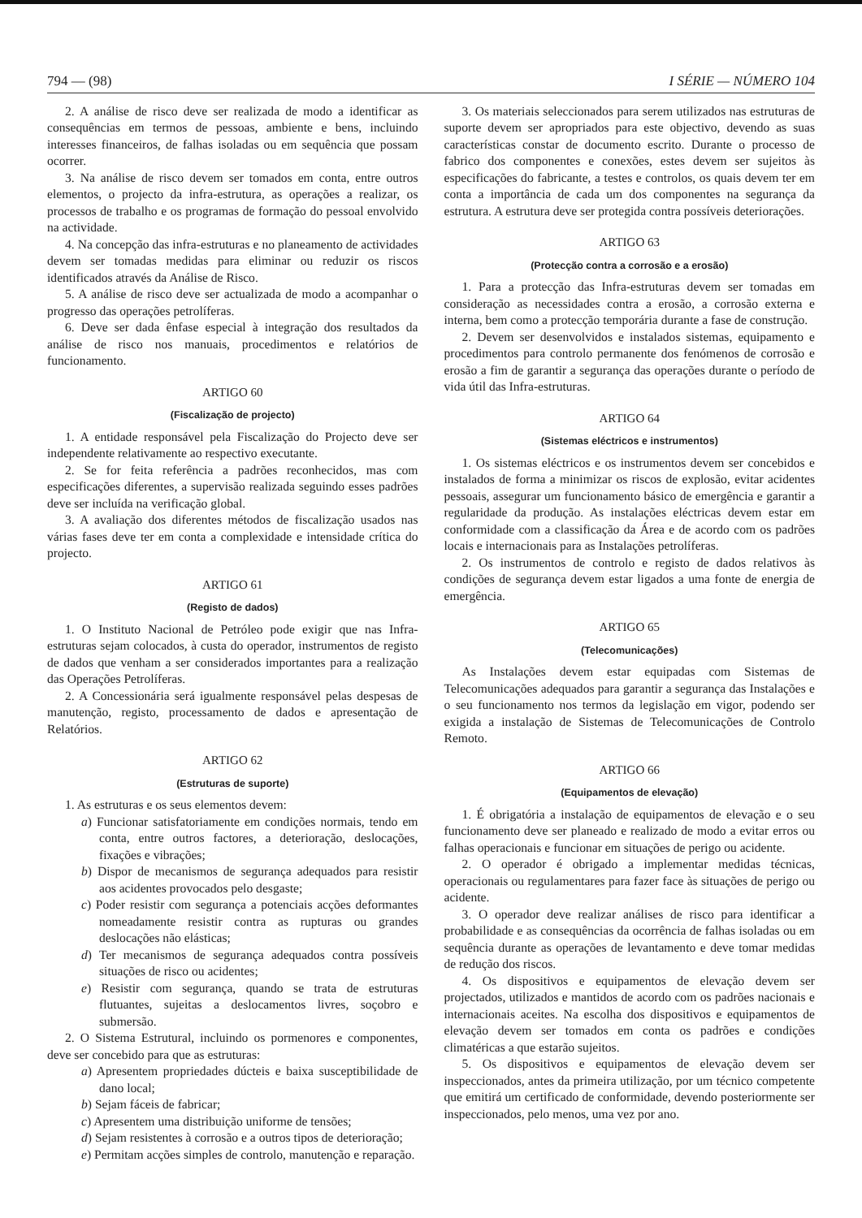794 — (98) I SÉRIE — NÚMERO 104
2. A análise de risco deve ser realizada de modo a identificar as consequências em termos de pessoas, ambiente e bens, incluindo interesses financeiros, de falhas isoladas ou em sequência que possam ocorrer.
3. Na análise de risco devem ser tomados em conta, entre outros elementos, o projecto da infra-estrutura, as operações a realizar, os processos de trabalho e os programas de formação do pessoal envolvido na actividade.
4. Na concepção das infra-estruturas e no planeamento de actividades devem ser tomadas medidas para eliminar ou reduzir os riscos identificados através da Análise de Risco.
5. A análise de risco deve ser actualizada de modo a acompanhar o progresso das operações petrolíferas.
6. Deve ser dada ênfase especial à integração dos resultados da análise de risco nos manuais, procedimentos e relatórios de funcionamento.
ARTIGO 60
(Fiscalização de projecto)
1. A entidade responsável pela Fiscalização do Projecto deve ser independente relativamente ao respectivo executante.
2. Se for feita referência a padrões reconhecidos, mas com especificações diferentes, a supervisão realizada seguindo esses padrões deve ser incluída na verificação global.
3. A avaliação dos diferentes métodos de fiscalização usados nas várias fases deve ter em conta a complexidade e intensidade crítica do projecto.
ARTIGO 61
(Registo de dados)
1. O Instituto Nacional de Petróleo pode exigir que nas Infra-estruturas sejam colocados, à custa do operador, instrumentos de registo de dados que venham a ser considerados importantes para a realização das Operações Petrolíferas.
2. A Concessionária será igualmente responsável pelas despesas de manutenção, registo, processamento de dados e apresentação de Relatórios.
ARTIGO 62
(Estruturas de suporte)
1. As estruturas e os seus elementos devem:
a) Funcionar satisfatoriamente em condições normais, tendo em conta, entre outros factores, a deterioração, deslocações, fixações e vibrações;
b) Dispor de mecanismos de segurança adequados para resistir aos acidentes provocados pelo desgaste;
c) Poder resistir com segurança a potenciais acções deformantes nomeadamente resistir contra as rupturas ou grandes deslocações não elásticas;
d) Ter mecanismos de segurança adequados contra possíveis situações de risco ou acidentes;
e) Resistir com segurança, quando se trata de estruturas flutuantes, sujeitas a deslocamentos livres, soçobro e submersão.
2. O Sistema Estrutural, incluindo os pormenores e componentes, deve ser concebido para que as estruturas:
a) Apresentem propriedades dúcteis e baixa susceptibilidade de dano local;
b) Sejam fáceis de fabricar;
c) Apresentem uma distribuição uniforme de tensões;
d) Sejam resistentes à corrosão e a outros tipos de deterioração;
e) Permitam acções simples de controlo, manutenção e reparação.
3. Os materiais seleccionados para serem utilizados nas estruturas de suporte devem ser apropriados para este objectivo, devendo as suas características constar de documento escrito. Durante o processo de fabrico dos componentes e conexões, estes devem ser sujeitos às especificações do fabricante, a testes e controlos, os quais devem ter em conta a importância de cada um dos componentes na segurança da estrutura. A estrutura deve ser protegida contra possíveis deteriorações.
ARTIGO 63
(Protecção contra a corrosão e a erosão)
1. Para a protecção das Infra-estruturas devem ser tomadas em consideração as necessidades contra a erosão, a corrosão externa e interna, bem como a protecção temporária durante a fase de construção.
2. Devem ser desenvolvidos e instalados sistemas, equipamento e procedimentos para controlo permanente dos fenómenos de corrosão e erosão a fim de garantir a segurança das operações durante o período de vida útil das Infra-estruturas.
ARTIGO 64
(Sistemas eléctricos e instrumentos)
1. Os sistemas eléctricos e os instrumentos devem ser concebidos e instalados de forma a minimizar os riscos de explosão, evitar acidentes pessoais, assegurar um funcionamento básico de emergência e garantir a regularidade da produção. As instalações eléctricas devem estar em conformidade com a classificação da Área e de acordo com os padrões locais e internacionais para as Instalações petrolíferas.
2. Os instrumentos de controlo e registo de dados relativos às condições de segurança devem estar ligados a uma fonte de energia de emergência.
ARTIGO 65
(Telecomunicações)
As Instalações devem estar equipadas com Sistemas de Telecomunicações adequados para garantir a segurança das Instalações e o seu funcionamento nos termos da legislação em vigor, podendo ser exigida a instalação de Sistemas de Telecomunicações de Controlo Remoto.
ARTIGO 66
(Equipamentos de elevação)
1. É obrigatória a instalação de equipamentos de elevação e o seu funcionamento deve ser planeado e realizado de modo a evitar erros ou falhas operacionais e funcionar em situações de perigo ou acidente.
2. O operador é obrigado a implementar medidas técnicas, operacionais ou regulamentares para fazer face às situações de perigo ou acidente.
3. O operador deve realizar análises de risco para identificar a probabilidade e as consequências da ocorrência de falhas isoladas ou em sequência durante as operações de levantamento e deve tomar medidas de redução dos riscos.
4. Os dispositivos e equipamentos de elevação devem ser projectados, utilizados e mantidos de acordo com os padrões nacionais e internacionais aceites. Na escolha dos dispositivos e equipamentos de elevação devem ser tomados em conta os padrões e condições climatéricas a que estarão sujeitos.
5. Os dispositivos e equipamentos de elevação devem ser inspeccionados, antes da primeira utilização, por um técnico competente que emitirá um certificado de conformidade, devendo posteriormente ser inspeccionados, pelo menos, uma vez por ano.